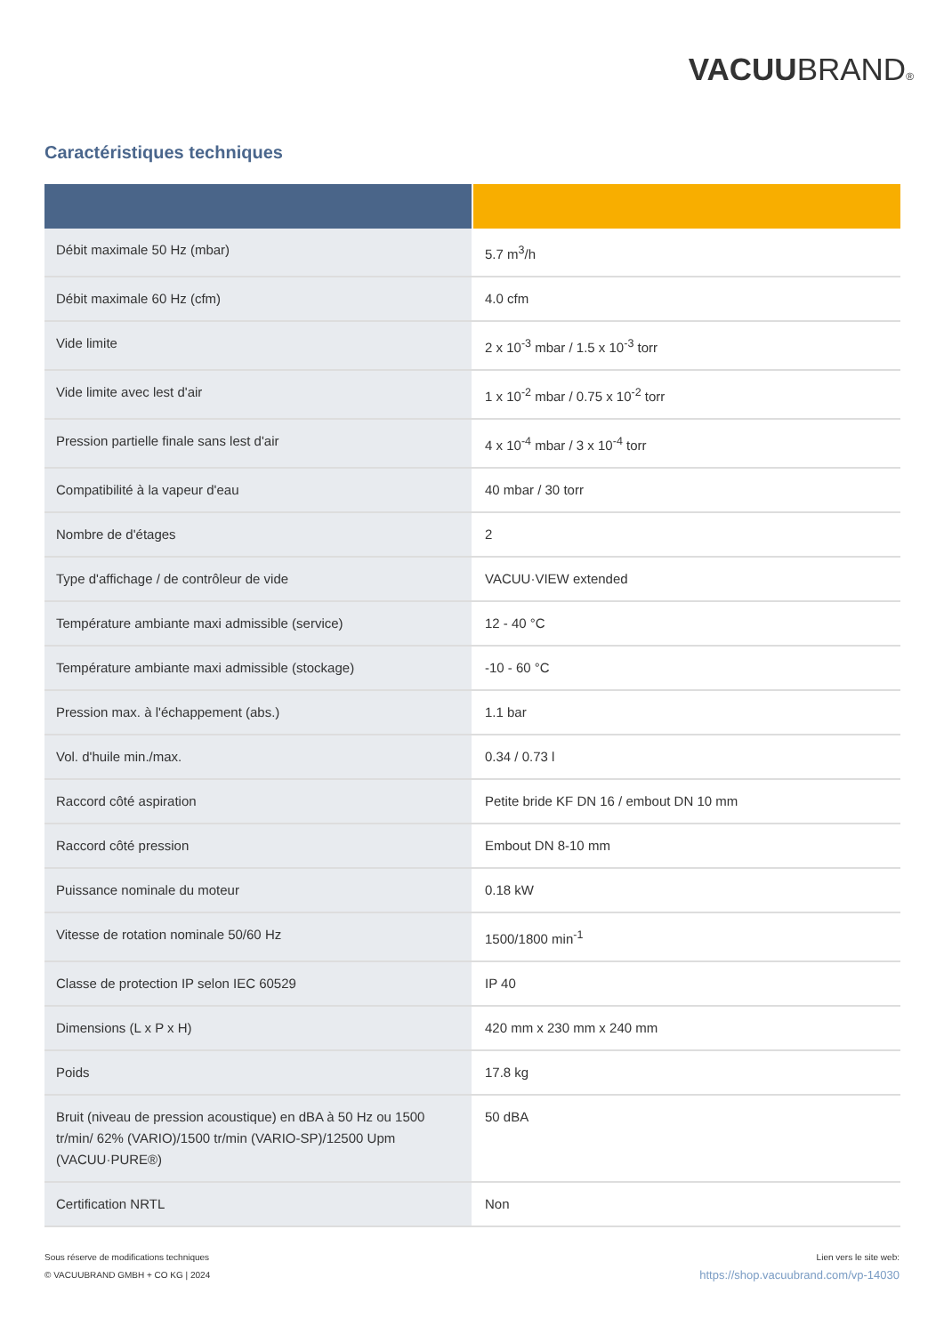VACUUBRAND®
Caractéristiques techniques
| Débit maximale 50 Hz (mbar) | 5.7 m<sup>3</sup>/h |
| Débit maximale 60 Hz (cfm) | 4.0 cfm |
| Vide limite | 2 x 10<sup>-3</sup> mbar / 1.5 x 10<sup>-3</sup> torr |
| Vide limite avec lest d'air | 1 x 10<sup>-2</sup> mbar / 0.75 x 10<sup>-2</sup> torr |
| Pression partielle finale sans lest d'air | 4 x 10<sup>-4</sup> mbar / 3 x 10<sup>-4</sup> torr |
| Compatibilité à la vapeur d'eau | 40 mbar / 30 torr |
| Nombre de d'étages | 2 |
| Type d'affichage / de contrôleur de vide | VACUU·VIEW extended |
| Température ambiante maxi admissible (service) | 12 - 40 °C |
| Température ambiante maxi admissible (stockage) | -10 - 60 °C |
| Pression max. à l'échappement (abs.) | 1.1 bar |
| Vol. d'huile min./max. | 0.34 / 0.73 l |
| Raccord côté aspiration | Petite bride KF DN 16 / embout DN 10 mm |
| Raccord côté pression | Embout DN 8-10 mm |
| Puissance nominale du moteur | 0.18 kW |
| Vitesse de rotation nominale 50/60 Hz | 1500/1800 min<sup>-1</sup> |
| Classe de protection IP selon IEC 60529 | IP 40 |
| Dimensions (L x P x H) | 420 mm x 230 mm x 240 mm |
| Poids | 17.8 kg |
| Bruit (niveau de pression acoustique) en dBA à 50 Hz ou 1500 tr/min/ 62% (VARIO)/1500 tr/min (VARIO-SP)/12500 Upm (VACUU·PURE®) | 50 dBA |
| Certification NRTL | Non |
Sous réserve de modifications techniques
© VACUUBRAND GMBH + CO KG | 2024
Lien vers le site web:
https://shop.vacuubrand.com/vp-14030